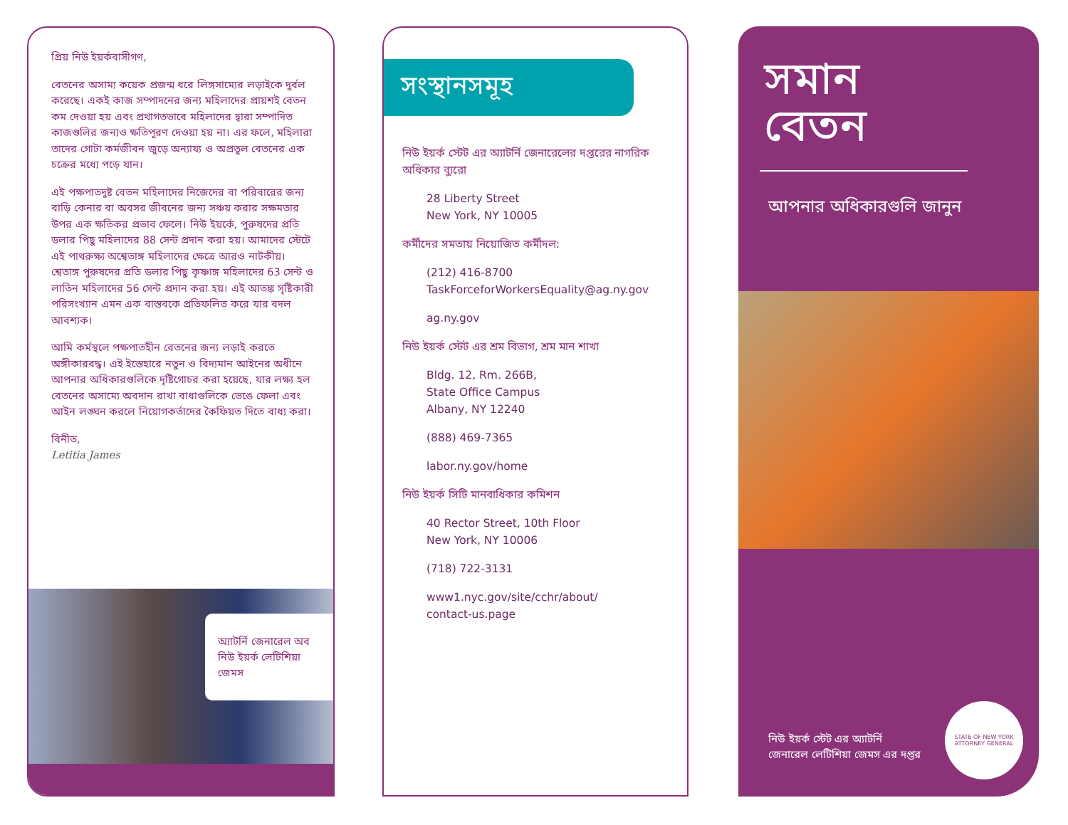প্রিয় নিউ ইয়র্কবাসীগণ,
বেতনের অসাম্য কয়েক প্রজন্ম ধরে লিঙ্গসাম্যের লড়াইকে দুর্বল করেছে। একই কাজ সম্পাদনের জন্য মহিলাদের প্রায়শই বেতন কম দেওয়া হয় এবং প্রথাগতভাবে মহিলাদের দ্বারা সম্পাদিত কাজগুলির জন্যও ক্ষতিপূরণ দেওয়া হয় না। এর ফলে, মহিলারা তাদের গোটা কর্মজীবন জুড়ে অন্যায্য ও অপ্রতুল বেতনের এক চক্রের মধ্যে পড়ে যান।
এই পক্ষপাতদুষ্ট বেতন মহিলাদের নিজেদের বা পরিবারের জন্য বাড়ি কেনার বা অবসর জীবনের জন্য সঞ্চয় করার সক্ষমতার উপর এক ক্ষতিকর প্রভাব ফেলে। নিউ ইয়র্কে, পুরুষদের প্রতি ডলার পিছু মহিলাদের 88 সেন্ট প্রদান করা হয়। আমাদের স্টেটে এই পাথরুক্ষ্য অশ্বেতাঙ্গ মহিলাদের ক্ষেত্রে আরও নাটকীয়। শ্বেতাঙ্গ পুরুষদের প্রতি ডলার পিছু কৃষ্ণাঙ্গ মহিলাদের 63 সেন্ট ও লাতিন মহিলাদের 56 সেন্ট প্রদান করা হয়। এই আতঙ্ক সৃষ্টিকারী পরিসংখ্যান এমন এক বাস্তবকে প্রতিফলিত করে যার বদল আবশ্যক।
আমি কর্মস্থলে পক্ষপাতহীন বেতনের জন্য লড়াই করতে অঙ্গীকারবদ্ধ। এই ইস্তেহারে নতুন ও বিদ্যমান আইনের অধীনে আপনার অধিকারগুলিকে দৃষ্টিগোচর করা হয়েছে, যার লক্ষ্য হল বেতনের অসাম্যে অবদান রাখা বাধাগুলিকে ভেঙে ফেলা এবং আইন লঙ্ঘন করলে নিয়োগকর্তাদের কৈফিয়ত দিতে বাধ্য করা।
বিনীত,
Letitia James
অ্যাটর্নি জেনারেল অব নিউ ইয়র্ক লেটিশিয়া জেমস
সংস্থানসমূহ
নিউ ইয়র্ক স্টেট এর অ্যাটর্নি জেনারেলের দপ্তরের নাগরিক অধিকার ব্যুরো
28 Liberty Street
New York, NY 10005
কর্মীদের সমতায় নিয়োজিত কর্মীদল:
(212) 416-8700
TaskForceforWorkersEquality@ag.ny.gov
ag.ny.gov
নিউ ইয়র্ক স্টেট এর শ্রম বিভাগ, শ্রম মান শাখা
Bldg. 12, Rm. 266B,
State Office Campus
Albany, NY 12240
(888) 469-7365
labor.ny.gov/home
নিউ ইয়র্ক সিটি মানবাধিকার কমিশন
40 Rector Street, 10th Floor
New York, NY 10006
(718) 722-3131
www1.nyc.gov/site/cchr/about/
contact-us.page
সমান
বেতন
আপনার অধিকারগুলি জানুন
নিউ ইয়র্ক স্টেট এর অ্যাটর্নি জেনারেল লেটিশিয়া জেমস এর দপ্তর
STATE OF NEW YORK
ATTORNEY GENERAL